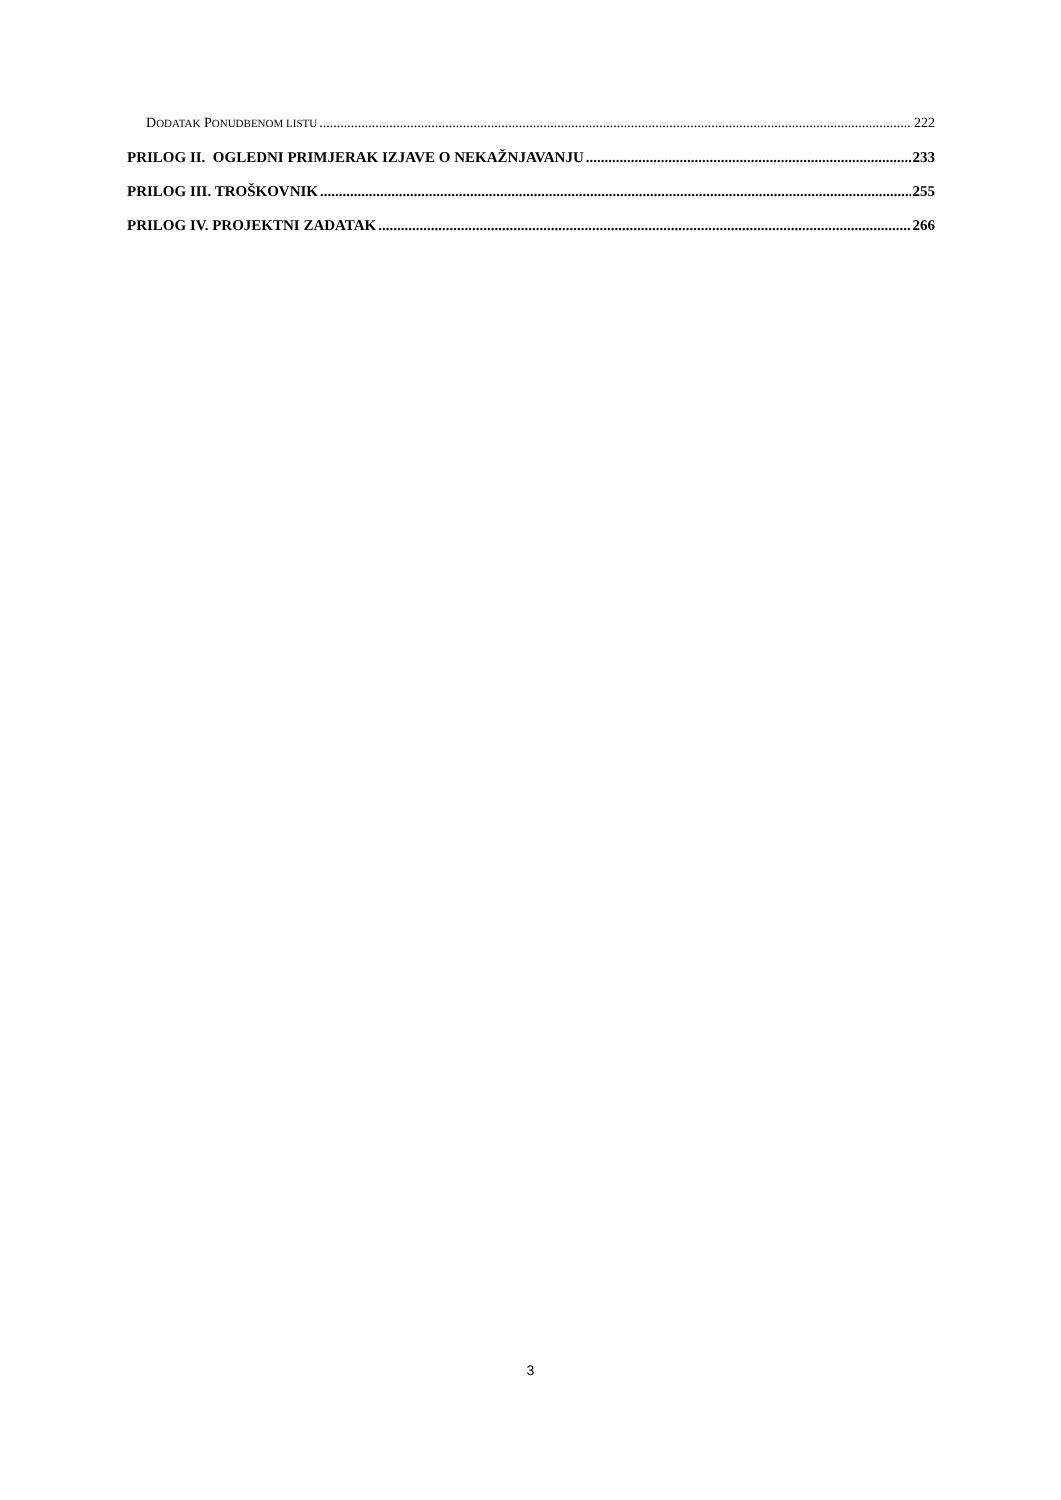DODATAK PONUDBENOM LISTU 222
PRILOG II. OGLEDNI PRIMJERAK IZJAVE O NEKAŽNJAVANJU 233
PRILOG III. TROŠKOVNIK 255
PRILOG IV. PROJEKTNI ZADATAK 266
3